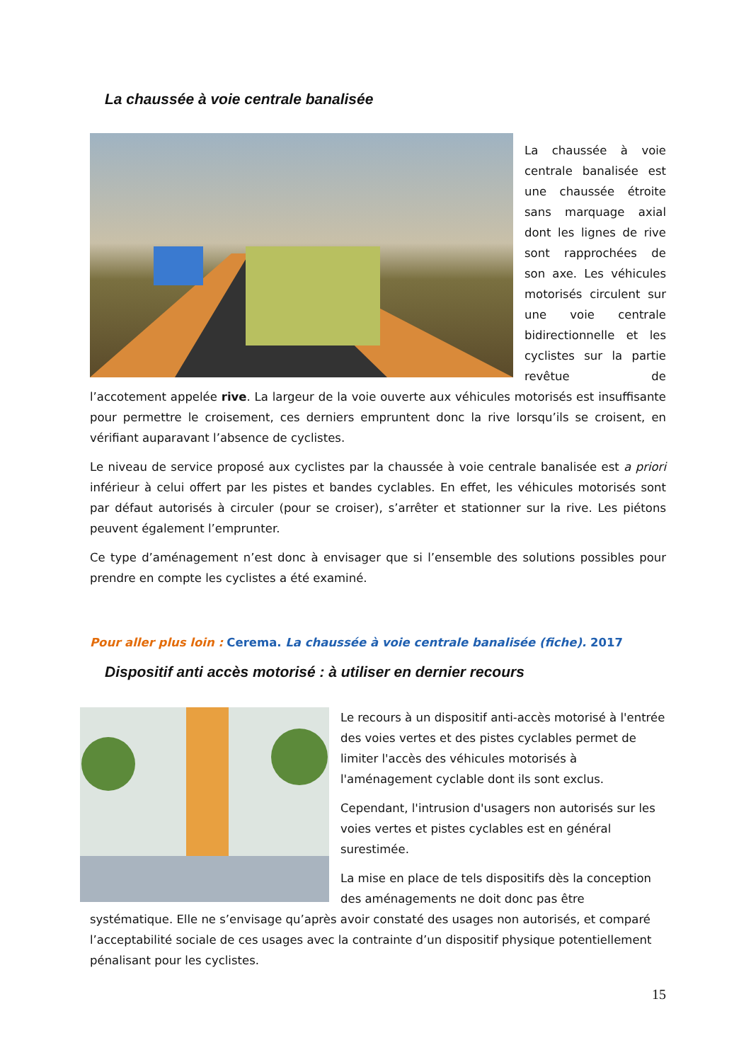La chaussée à voie centrale banalisée
La chaussée à voie centrale banalisée est une chaussée étroite sans marquage axial dont les lignes de rive sont rapprochées de son axe. Les véhicules motorisés circulent sur une voie centrale bidirectionnelle et les cyclistes sur la partie revêtue de l’accotement appelée rive. La largeur de la voie ouverte aux véhicules motorisés est insuffisante pour permettre le croisement, ces derniers empruntent donc la rive lorsqu’ils se croisent, en vérifiant auparavant l’absence de cyclistes.
Le niveau de service proposé aux cyclistes par la chaussée à voie centrale banalisée est a priori inférieur à celui offert par les pistes et bandes cyclables. En effet, les véhicules motorisés sont par défaut autorisés à circuler (pour se croiser), s’arrêter et stationner sur la rive. Les piétons peuvent également l’emprunter.
Ce type d’aménagement n’est donc à envisager que si l’ensemble des solutions possibles pour prendre en compte les cyclistes a été examiné.
Pour aller plus loin : Cerema. La chaussée à voie centrale banalisée (fiche). 2017
Dispositif anti accès motorisé : à utiliser en dernier recours
Le recours à un dispositif anti-accès motorisé à l'entrée des voies vertes et des pistes cyclables permet de limiter l'accès des véhicules motorisés à l'aménagement cyclable dont ils sont exclus.
Cependant, l'intrusion d'usagers non autorisés sur les voies vertes et pistes cyclables est en général surestimée.
La mise en place de tels dispositifs dès la conception des aménagements ne doit donc pas être systématique. Elle ne s’envisage qu’après avoir constaté des usages non autorisés, et comparé l’acceptabilité sociale de ces usages avec la contrainte d’un dispositif physique potentiellement pénalisant pour les cyclistes.
15